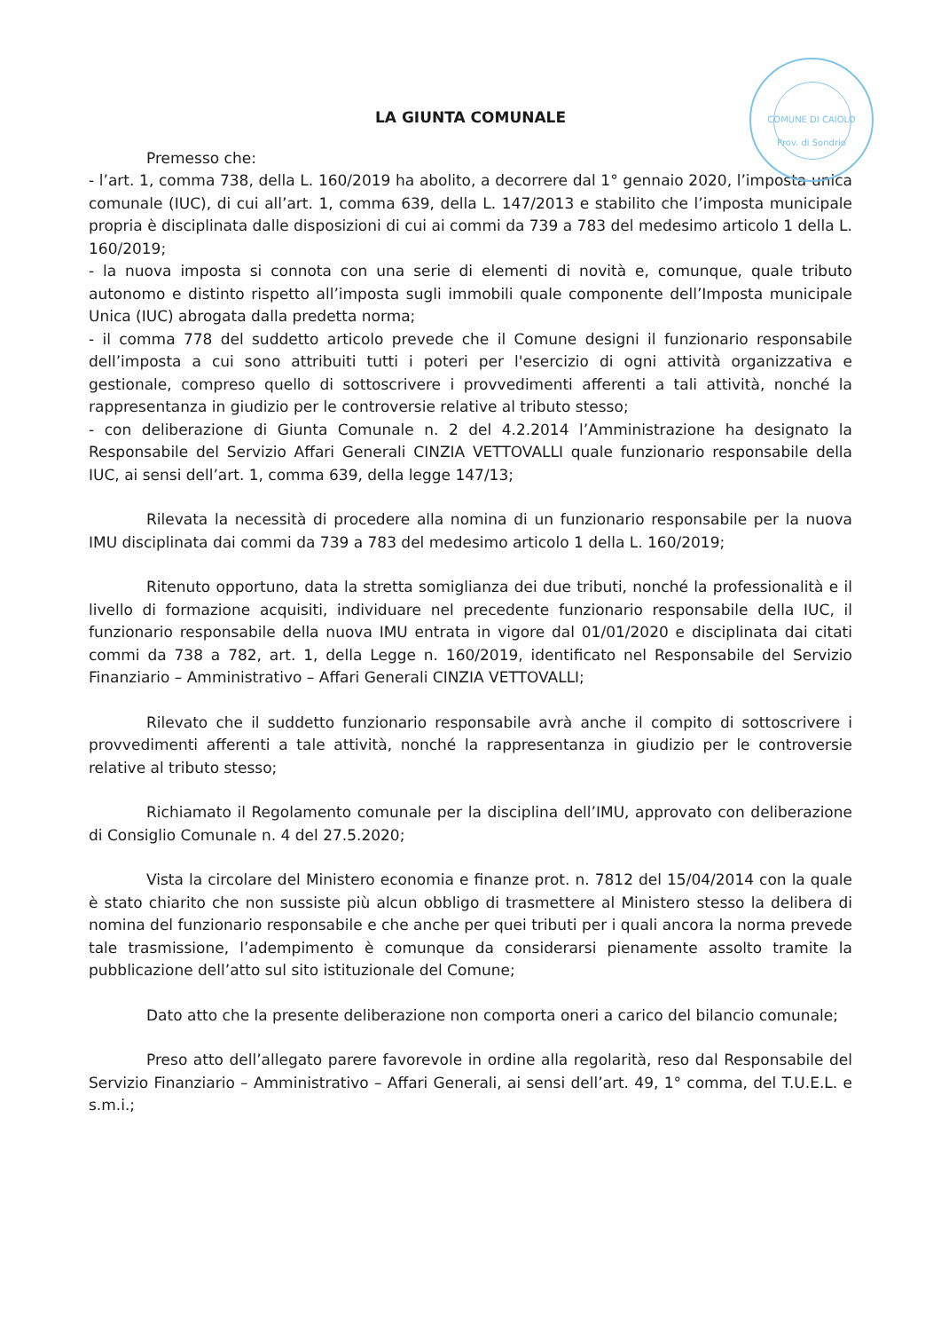COMUNE DI CAIOLO
Prov. di Sondrio
LA GIUNTA COMUNALE
Premesso che:
- l’art. 1, comma 738, della L. 160/2019 ha abolito, a decorrere dal 1° gennaio 2020, l’imposta unica comunale (IUC), di cui all’art. 1, comma 639, della L. 147/2013 e stabilito che l’imposta municipale propria è disciplinata dalle disposizioni di cui ai commi da 739 a 783 del medesimo articolo 1 della L. 160/2019;
- la nuova imposta si connota con una serie di elementi di novità e, comunque, quale tributo autonomo e distinto rispetto all’imposta sugli immobili quale componente dell’Imposta municipale Unica (IUC) abrogata dalla predetta norma;
- il comma 778 del suddetto articolo prevede che il Comune designi il funzionario responsabile dell’imposta a cui sono attribuiti tutti i poteri per l'esercizio di ogni attività organizzativa e gestionale, compreso quello di sottoscrivere i provvedimenti afferenti a tali attività, nonché la rappresentanza in giudizio per le controversie relative al tributo stesso;
- con deliberazione di Giunta Comunale n. 2 del 4.2.2014 l’Amministrazione ha designato la Responsabile del Servizio Affari Generali CINZIA VETTOVALLI quale funzionario responsabile della IUC, ai sensi dell’art. 1, comma 639, della legge 147/13;
Rilevata la necessità di procedere alla nomina di un funzionario responsabile per la nuova IMU disciplinata dai commi da 739 a 783 del medesimo articolo 1 della L. 160/2019;
Ritenuto opportuno, data la stretta somiglianza dei due tributi, nonché la professionalità e il livello di formazione acquisiti, individuare nel precedente funzionario responsabile della IUC, il funzionario responsabile della nuova IMU entrata in vigore dal 01/01/2020 e disciplinata dai citati commi da 738 a 782, art. 1, della Legge n. 160/2019, identificato nel Responsabile del Servizio Finanziario – Amministrativo – Affari Generali CINZIA VETTOVALLI;
Rilevato che il suddetto funzionario responsabile avrà anche il compito di sottoscrivere i provvedimenti afferenti a tale attività, nonché la rappresentanza in giudizio per le controversie relative al tributo stesso;
Richiamato il Regolamento comunale per la disciplina dell’IMU, approvato con deliberazione di Consiglio Comunale n. 4 del 27.5.2020;
Vista la circolare del Ministero economia e finanze prot. n. 7812 del 15/04/2014 con la quale è stato chiarito che non sussiste più alcun obbligo di trasmettere al Ministero stesso la delibera di nomina del funzionario responsabile e che anche per quei tributi per i quali ancora la norma prevede tale trasmissione, l’adempimento è comunque da considerarsi pienamente assolto tramite la pubblicazione dell’atto sul sito istituzionale del Comune;
Dato atto che la presente deliberazione non comporta oneri a carico del bilancio comunale;
Preso atto dell’allegato parere favorevole in ordine alla regolarità, reso dal Responsabile del Servizio Finanziario – Amministrativo – Affari Generali, ai sensi dell’art. 49, 1° comma, del T.U.E.L. e s.m.i.;